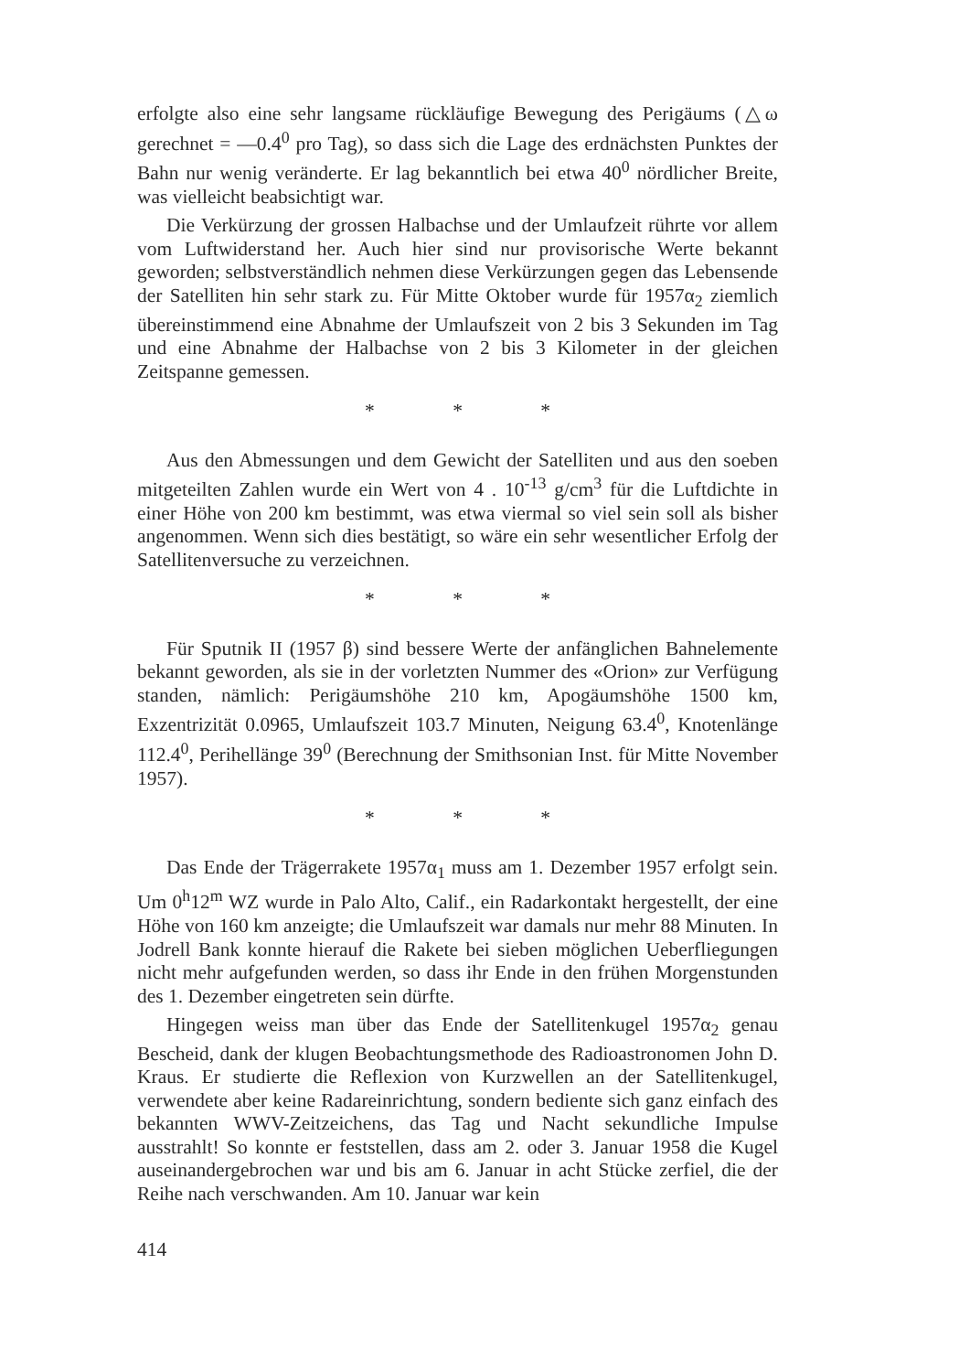erfolgte also eine sehr langsame rückläufige Bewegung des Perigäums (△ω gerechnet = —0.4<sup>0</sup> pro Tag), so dass sich die Lage des erdnächsten Punktes der Bahn nur wenig veränderte. Er lag bekanntlich bei etwa 40<sup>0</sup> nördlicher Breite, was vielleicht beabsichtigt war.
Die Verkürzung der grossen Halbachse und der Umlaufzeit rührte vor allem vom Luftwiderstand her. Auch hier sind nur provisorische Werte bekannt geworden; selbstverständlich nehmen diese Verkürzungen gegen das Lebensende der Satelliten hin sehr stark zu. Für Mitte Oktober wurde für 1957α<sub>2</sub> ziemlich übereinstimmend eine Abnahme der Umlaufszeit von 2 bis 3 Sekunden im Tag und eine Abnahme der Halbachse von 2 bis 3 Kilometer in der gleichen Zeitspanne gemessen.
* * *
Aus den Abmessungen und dem Gewicht der Satelliten und aus den soeben mitgeteilten Zahlen wurde ein Wert von 4 . 10<sup>-13</sup> g/cm<sup>3</sup> für die Luftdichte in einer Höhe von 200 km bestimmt, was etwa viermal so viel sein soll als bisher angenommen. Wenn sich dies bestätigt, so wäre ein sehr wesentlicher Erfolg der Satellitenversuche zu verzeichnen.
* * *
Für Sputnik II (1957 β) sind bessere Werte der anfänglichen Bahnelemente bekannt geworden, als sie in der vorletzten Nummer des «Orion» zur Verfügung standen, nämlich: Perigäumshöhe 210 km, Apogäumshöhe 1500 km, Exzentrizität 0.0965, Umlaufszeit 103.7 Minuten, Neigung 63.4<sup>0</sup>, Knotenlänge 112.4<sup>0</sup>, Perihellänge 39<sup>0</sup> (Berechnung der Smithsonian Inst. für Mitte November 1957).
* * *
Das Ende der Trägerrakete 1957α<sub>1</sub> muss am 1. Dezember 1957 erfolgt sein. Um 0<sup>h</sup>12<sup>m</sup> WZ wurde in Palo Alto, Calif., ein Radarkontakt hergestellt, der eine Höhe von 160 km anzeigte; die Umlaufszeit war damals nur mehr 88 Minuten. In Jodrell Bank konnte hierauf die Rakete bei sieben möglichen Ueberfliegungen nicht mehr aufgefunden werden, so dass ihr Ende in den frühen Morgenstunden des 1. Dezember eingetreten sein dürfte.
Hingegen weiss man über das Ende der Satellitenkugel 1957α<sub>2</sub> genau Bescheid, dank der klugen Beobachtungsmethode des Radioastronomen John D. Kraus. Er studierte die Reflexion von Kurzwellen an der Satellitenkugel, verwendete aber keine Radareinrichtung, sondern bediente sich ganz einfach des bekannten WWV-Zeitzeichens, das Tag und Nacht sekundliche Impulse ausstrahlt! So konnte er feststellen, dass am 2. oder 3. Januar 1958 die Kugel auseinandergebrochen war und bis am 6. Januar in acht Stücke zerfiel, die der Reihe nach verschwanden. Am 10. Januar war kein
414